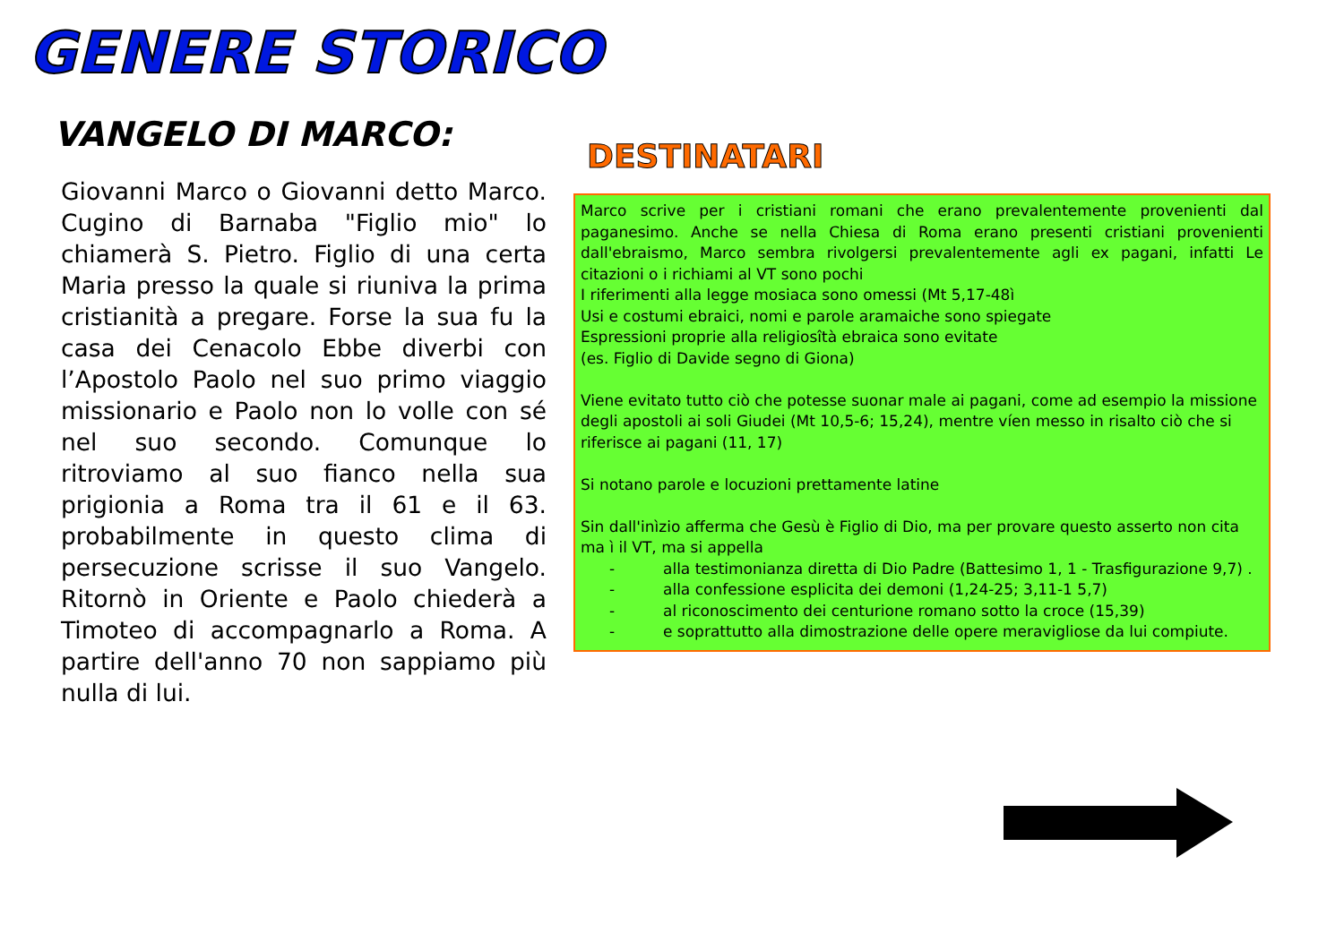GENERE STORICO
VANGELO DI MARCO:
Giovanni Marco o Giovanni detto Marco. Cugino di Barnaba "Figlio mio" lo chiamerà S. Pietro. Figlio di una certa Maria presso la quale si riuniva la prima cristianità a pregare. Forse la sua fu la casa dei Cenacolo Ebbe diverbi con l’Apostolo Paolo nel suo primo viaggio missionario e Paolo non lo volle con sé nel suo secondo. Comunque lo ritroviamo al suo fianco nella sua prigionia a Roma tra il 61 e il 63. probabilmente in questo clima di persecuzione scrisse il suo Vangelo. Ritornò in Oriente e Paolo chiederà a Timoteo di accompagnarlo a Roma. A partire dell'anno 70 non sappiamo più nulla di lui.
DESTINATARI
Marco scrive per i cristiani romani che erano prevalentemente provenienti dal paganesimo. Anche se nella Chiesa di Roma erano presenti cristiani provenienti dall'ebraismo, Marco sembra rivolgersi prevalentemente agli ex pagani, infatti Le citazioni o i richiami al VT sono pochi
I riferimenti alla legge mosiaca sono omessi (Mt 5,17-48ì
Usi e costumi ebraici, nomi e parole aramaiche sono spiegate
Espressioni proprie alla religiosîtà ebraica sono evitate
(es. Figlio di Davide segno di Giona)
Viene evitato tutto ciò che potesse suonar male ai pagani, come ad esempio la missione degli apostoli ai soli Giudei (Mt 10,5-6; 15,24), mentre víen messo in risalto ciò che si riferisce ai pagani (11, 17)
Si notano parole e locuzioni prettamente latine
Sin dall'inìzio afferma che Gesù è Figlio di Dio, ma per provare questo asserto non cita ma ì il VT, ma si appella
- alla testimonianza diretta di Dio Padre (Battesimo 1, 1 - Trasfigurazione 9,7) .
- alla confessione esplicita dei demoni (1,24-25; 3,11-1 5,7)
- al riconoscimento dei centurione romano sotto la croce (15,39)
- e soprattutto alla dimostrazione delle opere meravigliose da lui compiute.